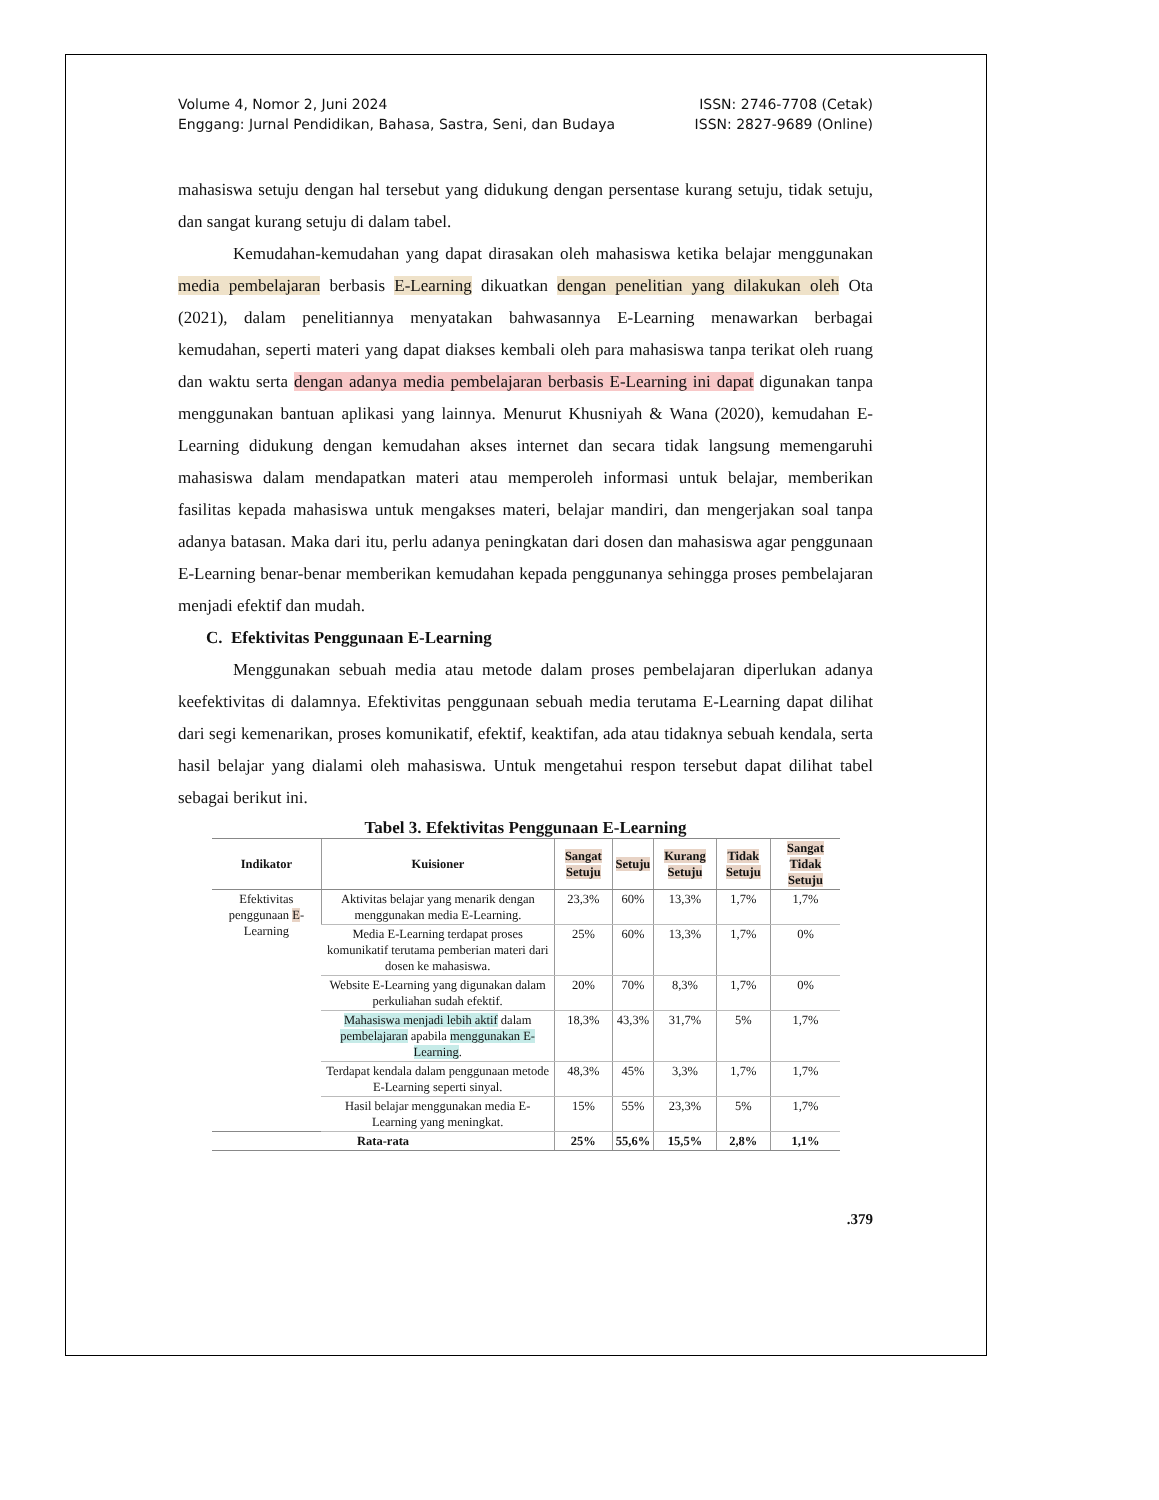Volume 4, Nomor 2, Juni 2024
Enggang: Jurnal Pendidikan, Bahasa, Sastra, Seni, dan Budaya
ISSN: 2746-7708 (Cetak)
ISSN: 2827-9689 (Online)
mahasiswa setuju dengan hal tersebut yang didukung dengan persentase kurang setuju, tidak setuju, dan sangat kurang setuju di dalam tabel.
Kemudahan-kemudahan yang dapat dirasakan oleh mahasiswa ketika belajar menggunakan media pembelajaran berbasis E-Learning dikuatkan dengan penelitian yang dilakukan oleh Ota (2021), dalam penelitiannya menyatakan bahwasannya E-Learning menawarkan berbagai kemudahan, seperti materi yang dapat diakses kembali oleh para mahasiswa tanpa terikat oleh ruang dan waktu serta dengan adanya media pembelajaran berbasis E-Learning ini dapat digunakan tanpa menggunakan bantuan aplikasi yang lainnya. Menurut Khusniyah & Wana (2020), kemudahan E-Learning didukung dengan kemudahan akses internet dan secara tidak langsung memengaruhi mahasiswa dalam mendapatkan materi atau memperoleh informasi untuk belajar, memberikan fasilitas kepada mahasiswa untuk mengakses materi, belajar mandiri, dan mengerjakan soal tanpa adanya batasan. Maka dari itu, perlu adanya peningkatan dari dosen dan mahasiswa agar penggunaan E-Learning benar-benar memberikan kemudahan kepada penggunanya sehingga proses pembelajaran menjadi efektif dan mudah.
C. Efektivitas Penggunaan E-Learning
Menggunakan sebuah media atau metode dalam proses pembelajaran diperlukan adanya keefektivitas di dalamnya. Efektivitas penggunaan sebuah media terutama E-Learning dapat dilihat dari segi kemenarikan, proses komunikatif, efektif, keaktifan, ada atau tidaknya sebuah kendala, serta hasil belajar yang dialami oleh mahasiswa. Untuk mengetahui respon tersebut dapat dilihat tabel sebagai berikut ini.
Tabel 3. Efektivitas Penggunaan E-Learning
| Indikator | Kuisioner | Sangat Setuju | Setuju | Kurang Setuju | Tidak Setuju | Sangat Tidak Setuju |
| --- | --- | --- | --- | --- | --- | --- |
| Efektivitas penggunaan E -Learning | Aktivitas belajar yang menarik dengan menggunakan media E-Learning. | 23,3% | 60% | 13,3% | 1,7% | 1,7% |
| | Media E-Learning terdapat proses komunikatif terutama pemberian materi dari dosen ke mahasiswa. | 25% | 60% | 13,3% | 1,7% | 0% |
| | Website E-Learning yang digunakan dalam perkuliahan sudah efektif. | 20% | 70% | 8,3% | 1,7% | 0% |
| | Mahasiswa menjadi lebih aktif dalam pembelajaran apabila menggunakan E-Learning . | 18,3% | 43,3% | 31,7% | 5% | 1,7% |
| | Terdapat kendala dalam penggunaan metode E-Learning seperti sinyal. | 48,3% | 45% | 3,3% | 1,7% | 1,7% |
| | Hasil belajar menggunakan media E-Learning yang meningkat. | 15% | 55% | 23,3% | 5% | 1,7% |
| Rata-rata | | 25% | 55,6% | 15,5% | 2,8% | 1,1% |
.379